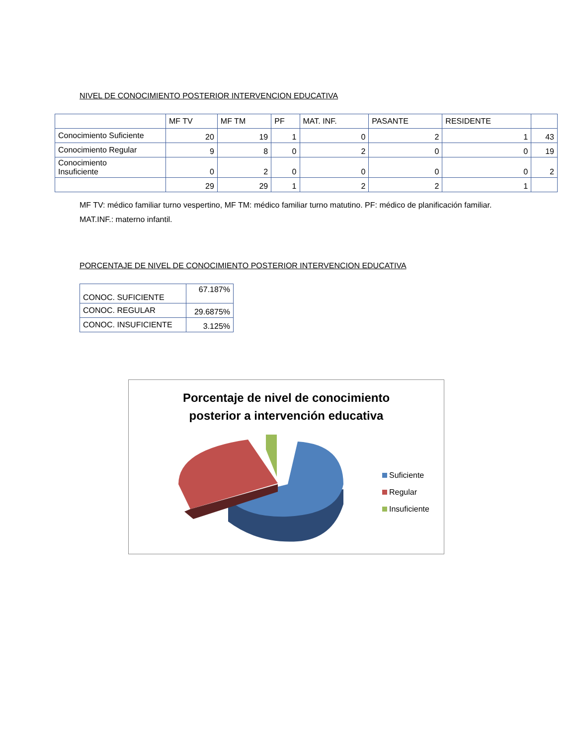NIVEL DE CONOCIMIENTO POSTERIOR INTERVENCION EDUCATIVA
| | MF TV | MF TM | PF | MAT. INF. | PASANTE | RESIDENTE | |
| Conocimiento Suficiente | 20 | 19 | 1 | 0 | 2 | 1 | 43 |
| Conocimiento Regular | 9 | 8 | 0 | 2 | 0 | 0 | 19 |
| Conocimiento Insuficiente | 0 | 2 | 0 | 0 | 0 | 0 | 2 |
| | 29 | 29 | 1 | 2 | 2 | 1 | |
MF TV: médico familiar turno vespertino, MF TM: médico familiar turno matutino. PF: médico de planificación familiar. MAT.INF.: materno infantil.
PORCENTAJE DE NIVEL DE CONOCIMIENTO POSTERIOR INTERVENCION EDUCATIVA
| CONOC. SUFICIENTE | 67.187% |
| CONOC. REGULAR | 29.6875% |
| CONOC. INSUFICIENTE | 3.125% |
Porcentaje de nivel de conocimiento
posterior a intervención educativa
Suficiente
Regular
Insuficiente